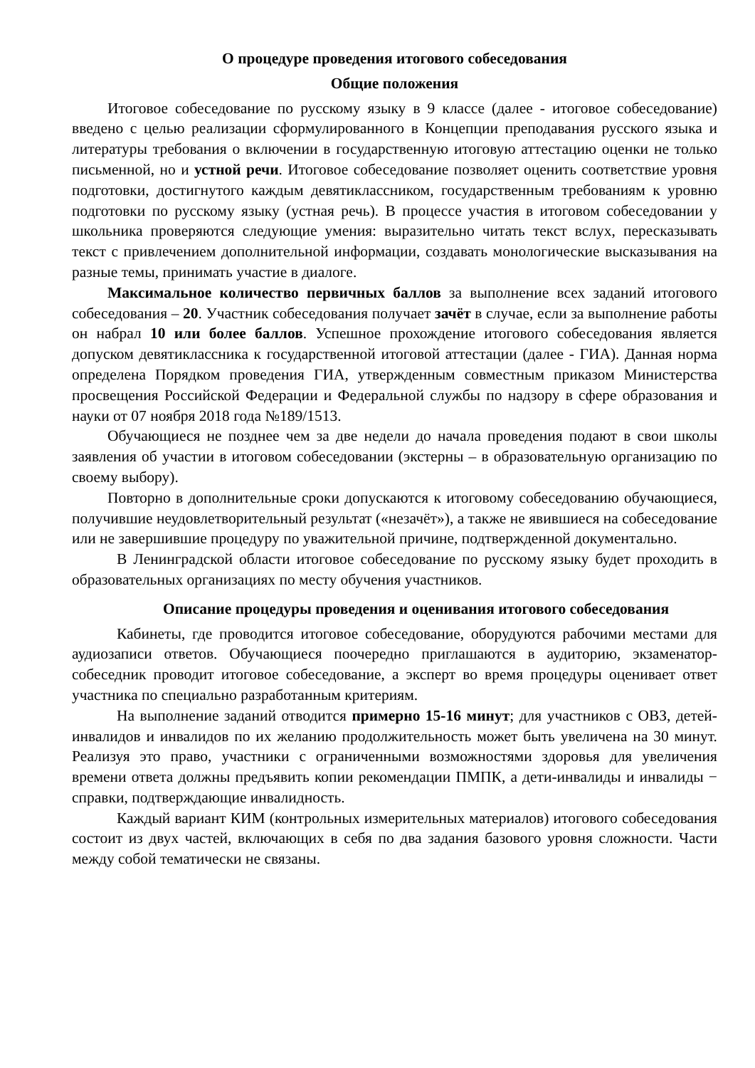О процедуре проведения итогового собеседования
Общие положения
Итоговое собеседование по русскому языку в 9 классе (далее - итоговое собеседование) введено с целью реализации сформулированного в Концепции преподавания русского языка и литературы требования о включении в государственную итоговую аттестацию оценки не только письменной, но и устной речи. Итоговое собеседование позволяет оценить соответствие уровня подготовки, достигнутого каждым девятиклассником, государственным требованиям к уровню подготовки по русскому языку (устная речь). В процессе участия в итоговом собеседовании у школьника проверяются следующие умения: выразительно читать текст вслух, пересказывать текст с привлечением дополнительной информации, создавать монологические высказывания на разные темы, принимать участие в диалоге.
Максимальное количество первичных баллов за выполнение всех заданий итогового собеседования – 20. Участник собеседования получает зачёт в случае, если за выполнение работы он набрал 10 или более баллов. Успешное прохождение итогового собеседования является допуском девятиклассника к государственной итоговой аттестации (далее - ГИА). Данная норма определена Порядком проведения ГИА, утвержденным совместным приказом Министерства просвещения Российской Федерации и Федеральной службы по надзору в сфере образования и науки от 07 ноября 2018 года №189/1513.
Обучающиеся не позднее чем за две недели до начала проведения подают в свои школы заявления об участии в итоговом собеседовании (экстерны – в образовательную организацию по своему выбору).
Повторно в дополнительные сроки допускаются к итоговому собеседованию обучающиеся, получившие неудовлетворительный результат («незачёт»), а также не явившиеся на собеседование или не завершившие процедуру по уважительной причине, подтвержденной документально.
В Ленинградской области итоговое собеседование по русскому языку будет проходить в образовательных организациях по месту обучения участников.
Описание процедуры проведения и оценивания итогового собеседования
Кабинеты, где проводится итоговое собеседование, оборудуются рабочими местами для аудиозаписи ответов. Обучающиеся поочередно приглашаются в аудиторию, экзаменатор-собеседник проводит итоговое собеседование, а эксперт во время процедуры оценивает ответ участника по специально разработанным критериям.
На выполнение заданий отводится примерно 15-16 минут; для участников с ОВЗ, детей-инвалидов и инвалидов по их желанию продолжительность может быть увеличена на 30 минут. Реализуя это право, участники с ограниченными возможностями здоровья для увеличения времени ответа должны предъявить копии рекомендации ПМПК, а дети-инвалиды и инвалиды − справки, подтверждающие инвалидность.
Каждый вариант КИМ (контрольных измерительных материалов) итогового собеседования состоит из двух частей, включающих в себя по два задания базового уровня сложности. Части между собой тематически не связаны.